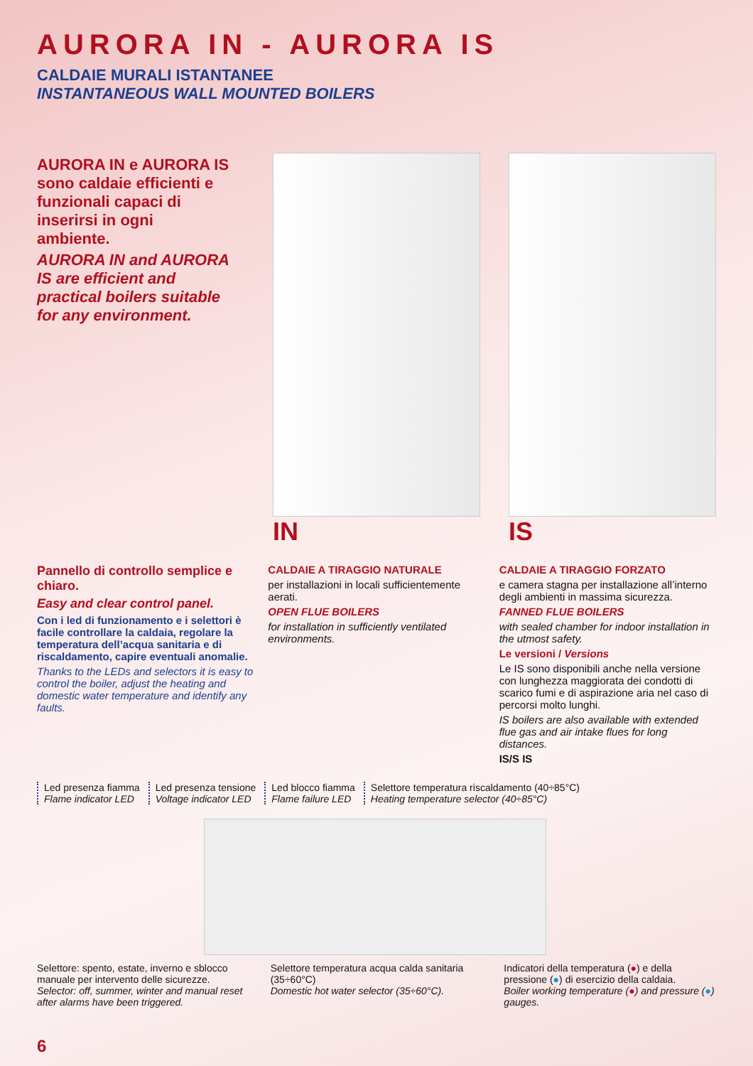AURORA IN - AURORA IS
CALDAIE MURALI ISTANTANEE
INSTANTANEOUS WALL MOUNTED BOILERS
AURORA IN e AURORA IS sono caldaie efficienti e funzionali capaci di inserirsi in ogni ambiente.
AURORA IN and AURORA IS are efficient and practical boilers suitable for any environment.
IN IS
Pannello di controllo semplice e chiaro.
Easy and clear control panel.
Con i led di funzionamento e i selettori è facile controllare la caldaia, regolare la temperatura dell’acqua sanitaria e di riscaldamento, capire eventuali anomalie.
Thanks to the LEDs and selectors it is easy to control the boiler, adjust the heating and domestic water temperature and identify any faults.
CALDAIE A TIRAGGIO NATURALE
per installazioni in locali sufficientemente aerati.
OPEN FLUE BOILERS
for installation in sufficiently ventilated environments.
CALDAIE A TIRAGGIO FORZATO
e camera stagna per installazione all’interno degli ambienti in massima sicurezza.
FANNED FLUE BOILERS
with sealed chamber for indoor installation in the utmost safety.
Le versioni / Versions
Le IS sono disponibili anche nella versione con lunghezza maggiorata dei condotti di scarico fumi e di aspirazione aria nel caso di percorsi molto lunghi.
IS boilers are also available with extended flue gas and air intake flues for long distances.
IS/S IS
Led presenza fiamma
Flame indicator LED
Led presenza tensione
Voltage indicator LED
Led blocco fiamma
Flame failure LED
Selettore temperatura riscaldamento (40÷85°C)
Heating temperature selector (40÷85°C)
Selettore: spento, estate, inverno e sblocco manuale per intervento delle sicurezze.
Selector: off, summer, winter and manual reset after alarms have been triggered.
Selettore temperatura acqua calda sanitaria (35÷60°C)
Domestic hot water selector (35÷60°C).
Indicatori della temperatura (●) e della pressione (●) di esercizio della caldaia.
Boiler working temperature (●) and pressure (●) gauges.
6